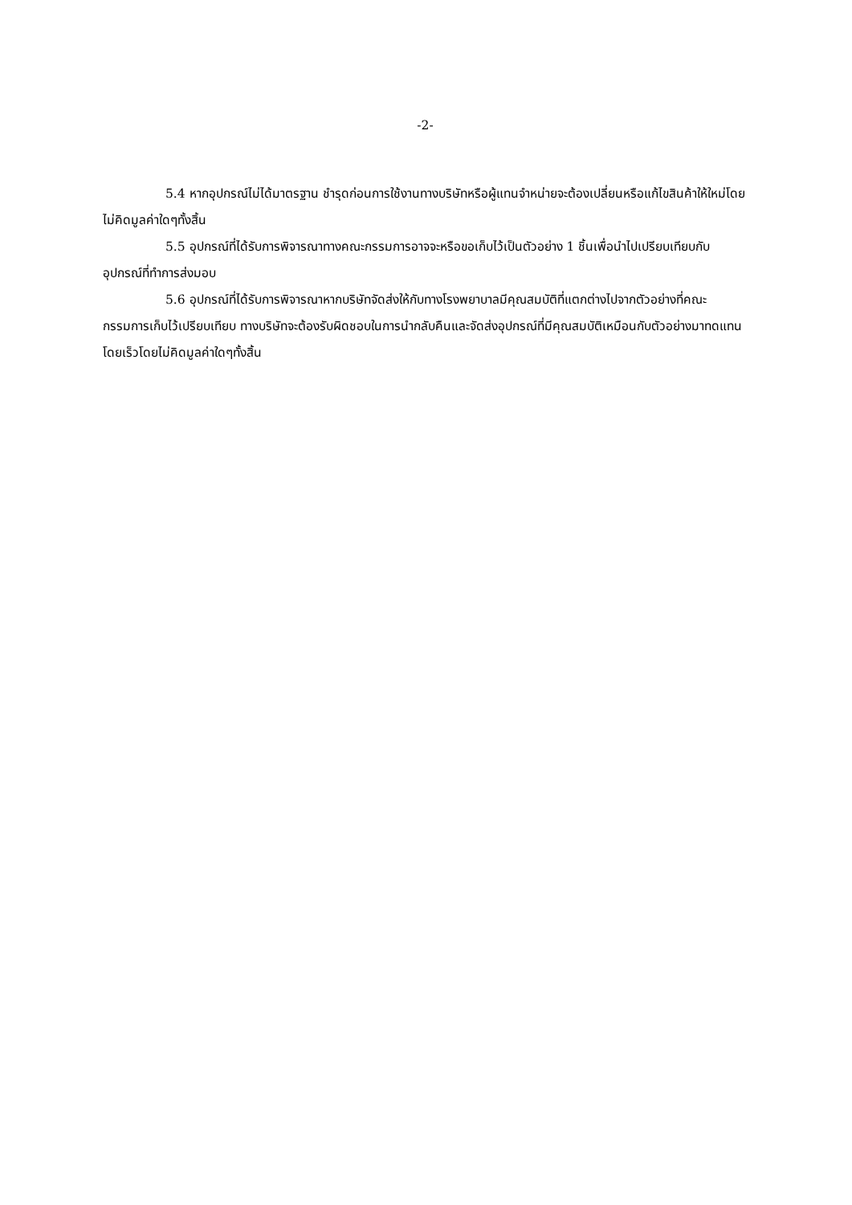-2-
5.4 หากอุปกรณ์ไม่ได้มาตรฐาน ชำรุดก่อนการใช้งานทางบริษัทหรือผู้แทนจำหน่ายจะต้องเปลี่ยนหรือแก้ไขสินค้าให้ใหม่โดยไม่คิดมูลค่าใดๆทั้งสิ้น
5.5 อุปกรณ์ที่ได้รับการพิจารณาทางคณะกรรมการอาจจะหรือขอเก็บไว้เป็นตัวอย่าง 1 ชิ้นเพื่อนำไปเปรียบเทียบกับอุปกรณ์ที่ทำการส่งมอบ
5.6 อุปกรณ์ที่ได้รับการพิจารณาหากบริษัทจัดส่งให้กับทางโรงพยาบาลมีคุณสมบัติที่แตกต่างไปจากตัวอย่างที่คณะกรรมการเก็บไว้เปรียบเทียบ ทางบริษัทจะต้องรับผิดชอบในการนำกลับคืนและจัดส่งอุปกรณ์ที่มีคุณสมบัติเหมือนกับตัวอย่างมาทดแทนโดยเร็วโดยไม่คิดมูลค่าใดๆทั้งสิ้น